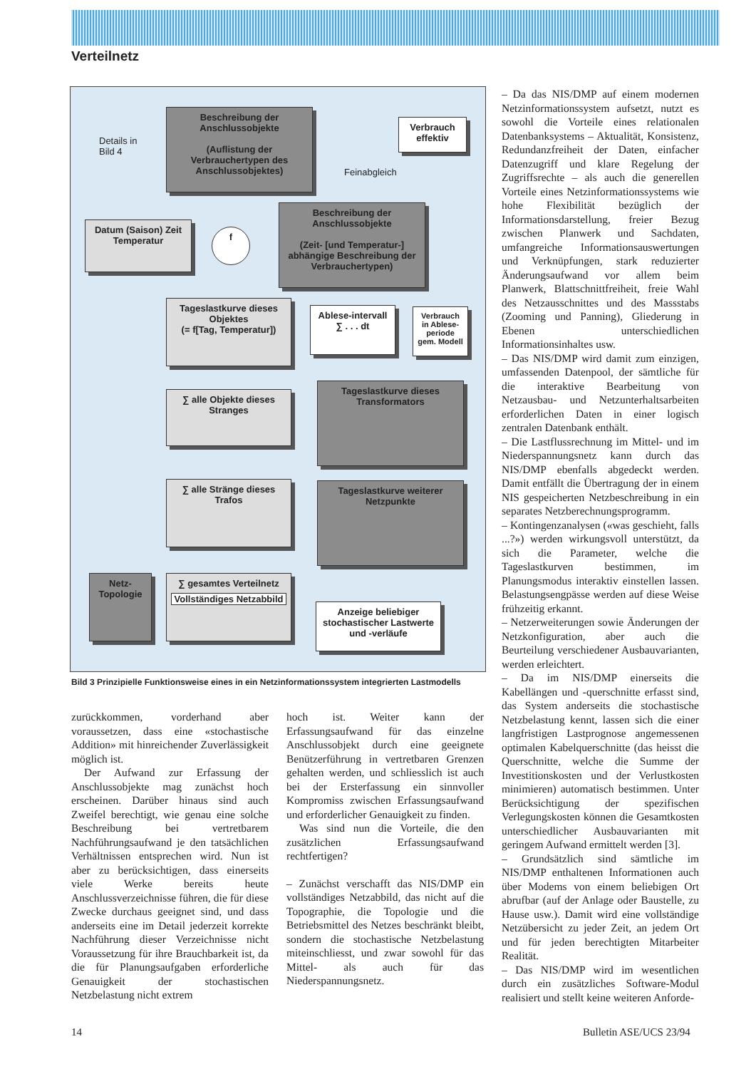Verteilnetz
Beschreibung der Anschlussobjekte
(Auflistung der Verbrauchertypen des Anschlussobjektes)
Details in
Bild 4
Verbrauch effektiv
Feinabgleich
Beschreibung der Anschlussobjekte
(Zeit- [und Temperatur-] abhängige Beschreibung der Verbrauchertypen)
Datum (Saison) Zeit Temperatur
f
Tageslastkurve dieses Objektes
(= f[Tag, Temperatur])
Ablese-intervall ∑ . . . dt
Verbrauch in Ablese-periode gem. Modell
∑ alle Objekte dieses Stranges
Tageslastkurve dieses Transformators
∑ alle Stränge dieses Trafos
Tageslastkurve weiterer Netzpunkte
Netz-Topologie
∑ gesamtes Verteilnetz
Vollständiges Netzabbild
Anzeige beliebiger stochastischer Lastwerte und -verläufe
Bild 3 Prinzipielle Funktionsweise eines in ein Netzinformationssystem integrierten Lastmodells
zurückkommen, vorderhand aber voraussetzen, dass eine «stochastische Addition» mit hinreichender Zuverlässigkeit möglich ist.
Der Aufwand zur Erfassung der Anschlussobjekte mag zunächst hoch erscheinen. Darüber hinaus sind auch Zweifel berechtigt, wie genau eine solche Beschreibung bei vertretbarem Nachführungsaufwand je den tatsächlichen Verhältnissen entsprechen wird. Nun ist aber zu berücksichtigen, dass einerseits viele Werke bereits heute Anschlussverzeichnisse führen, die für diese Zwecke durchaus geeignet sind, und dass anderseits eine im Detail jederzeit korrekte Nachführung dieser Verzeichnisse nicht Voraussetzung für ihre Brauchbarkeit ist, da die für Planungsaufgaben erforderliche Genauigkeit der stochastischen Netzbelastung nicht extrem
hoch ist. Weiter kann der Erfassungsaufwand für das einzelne Anschlussobjekt durch eine geeignete Benützerführung in vertretbaren Grenzen gehalten werden, und schliesslich ist auch bei der Ersterfassung ein sinnvoller Kompromiss zwischen Erfassungsaufwand und erforderlicher Genauigkeit zu finden.
Was sind nun die Vorteile, die den zusätzlichen Erfassungsaufwand rechtfertigen?
– Zunächst verschafft das NIS/DMP ein vollständiges Netzabbild, das nicht auf die Topographie, die Topologie und die Betriebsmittel des Netzes beschränkt bleibt, sondern die stochastische Netzbelastung miteinschliesst, und zwar sowohl für das Mittel- als auch für das Niederspannungsnetz.
– Da das NIS/DMP auf einem modernen Netzinformationssystem aufsetzt, nutzt es sowohl die Vorteile eines relationalen Datenbanksystems – Aktualität, Konsistenz, Redundanzfreiheit der Daten, einfacher Datenzugriff und klare Regelung der Zugriffsrechte – als auch die generellen Vorteile eines Netzinformationssystems wie hohe Flexibilität bezüglich der Informationsdarstellung, freier Bezug zwischen Planwerk und Sachdaten, umfangreiche Informationsauswertungen und Verknüpfungen, stark reduzierter Änderungsaufwand vor allem beim Planwerk, Blattschnittfreiheit, freie Wahl des Netzausschnittes und des Massstabs (Zooming und Panning), Gliederung in Ebenen unterschiedlichen Informationsinhaltes usw.
– Das NIS/DMP wird damit zum einzigen, umfassenden Datenpool, der sämtliche für die interaktive Bearbeitung von Netzausbau- und Netzunterhaltsarbeiten erforderlichen Daten in einer logisch zentralen Datenbank enthält.
– Die Lastflussrechnung im Mittel- und im Niederspannungsnetz kann durch das NIS/DMP ebenfalls abgedeckt werden. Damit entfällt die Übertragung der in einem NIS gespeicherten Netzbeschreibung in ein separates Netzberechnungsprogramm.
– Kontingenzanalysen («was geschieht, falls ...?») werden wirkungsvoll unterstützt, da sich die Parameter, welche die Tageslastkurven bestimmen, im Planungsmodus interaktiv einstellen lassen. Belastungsengpässe werden auf diese Weise frühzeitig erkannt.
– Netzerweiterungen sowie Änderungen der Netzkonfiguration, aber auch die Beurteilung verschiedener Ausbauvarianten, werden erleichtert.
– Da im NIS/DMP einerseits die Kabellängen und -querschnitte erfasst sind, das System anderseits die stochastische Netzbelastung kennt, lassen sich die einer langfristigen Lastprognose angemessenen optimalen Kabelquerschnitte (das heisst die Querschnitte, welche die Summe der Investitionskosten und der Verlustkosten minimieren) automatisch bestimmen. Unter Berücksichtigung der spezifischen Verlegungskosten können die Gesamtkosten unterschiedlicher Ausbauvarianten mit geringem Aufwand ermittelt werden [3].
– Grundsätzlich sind sämtliche im NIS/DMP enthaltenen Informationen auch über Modems von einem beliebigen Ort abrufbar (auf der Anlage oder Baustelle, zu Hause usw.). Damit wird eine vollständige Netzübersicht zu jeder Zeit, an jedem Ort und für jeden berechtigten Mitarbeiter Realität.
– Das NIS/DMP wird im wesentlichen durch ein zusätzliches Software-Modul realisiert und stellt keine weiteren Anforde-
14 Bulletin ASE/UCS 23/94